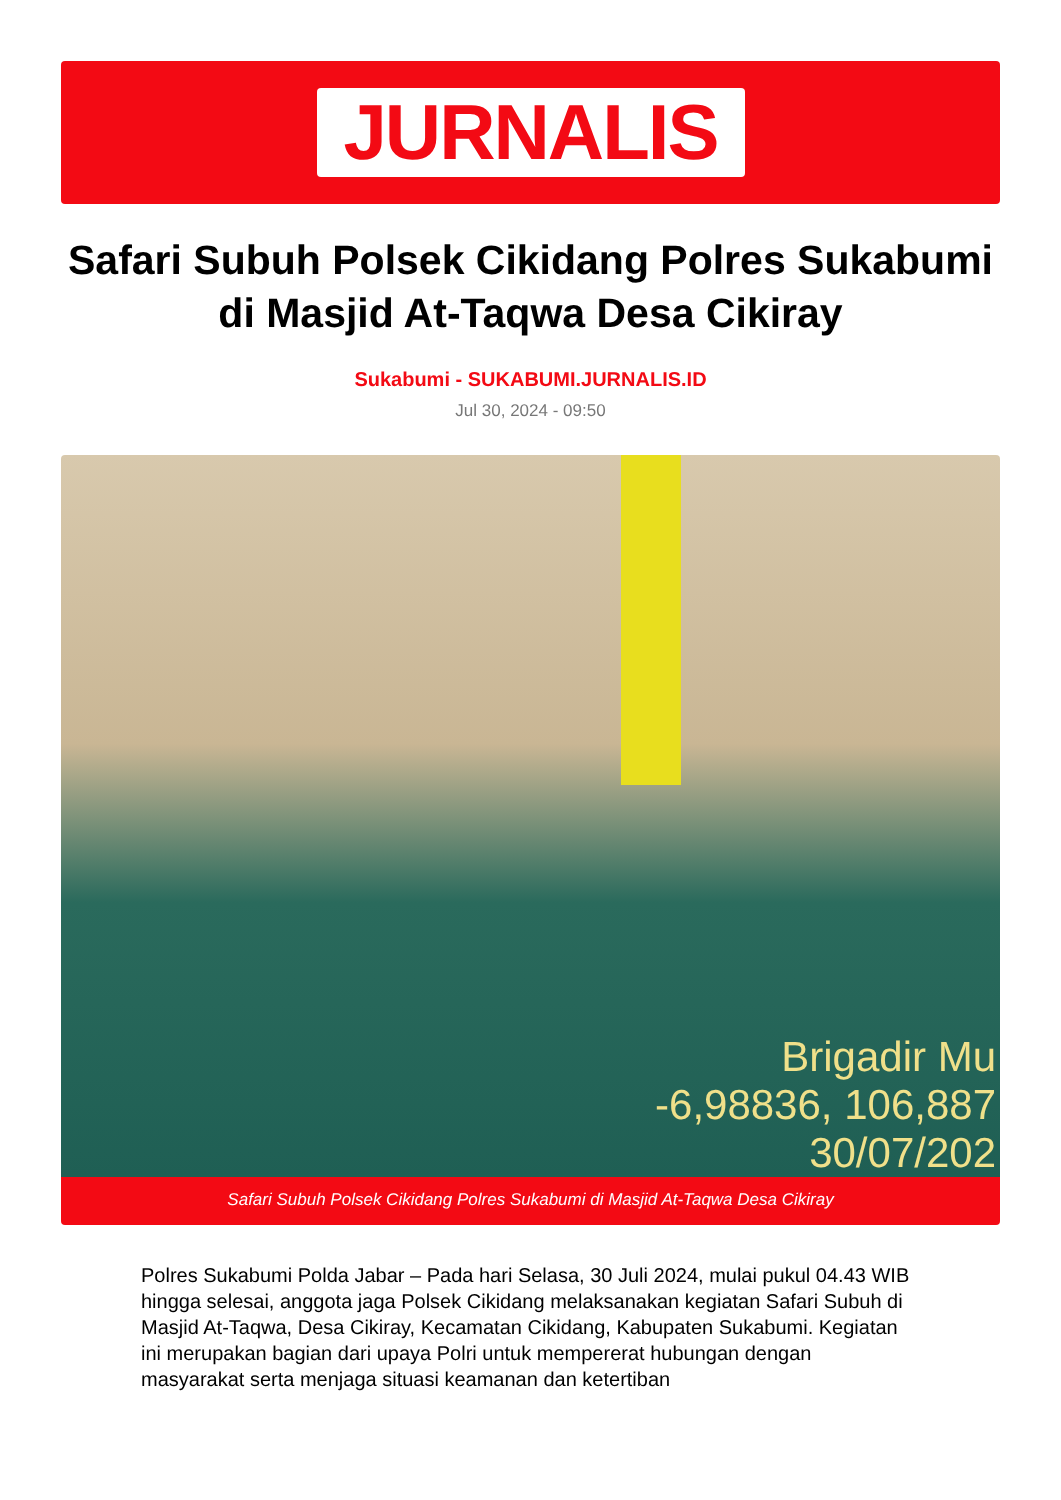JURNALIS
Safari Subuh Polsek Cikidang Polres Sukabumi di Masjid At-Taqwa Desa Cikiray
Sukabumi - SUKABUMI.JURNALIS.ID
Jul 30, 2024 - 09:50
Brigadir Mu
-6,98836, 106,887
30/07/202
Safari Subuh Polsek Cikidang Polres Sukabumi di Masjid At-Taqwa Desa Cikiray
Polres Sukabumi Polda Jabar – Pada hari Selasa, 30 Juli 2024, mulai pukul 04.43 WIB hingga selesai, anggota jaga Polsek Cikidang melaksanakan kegiatan Safari Subuh di Masjid At-Taqwa, Desa Cikiray, Kecamatan Cikidang, Kabupaten Sukabumi. Kegiatan ini merupakan bagian dari upaya Polri untuk mempererat hubungan dengan masyarakat serta menjaga situasi keamanan dan ketertiban